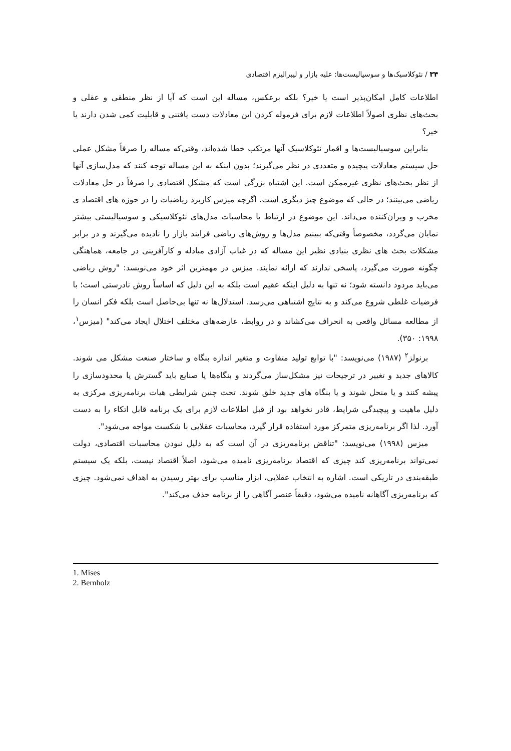۳۴ / نئوکلاسیک‌ها و سوسیالیست‌ها: علیه بازار و لیبرالیزم اقتصادی
اطلاعات کامل امکان‌پذیر است یا خیر؟ بلکه برعکس، مساله این است که آیا از نظر منطقی و عقلی و بحث‌های نظری اصولاً اطلاعات لازم برای فرموله کردن این معادلات دست یافتنی و قابلیت کمی شدن دارند یا خیر؟
بنابراین سوسیالیست‌ها و اقمار نئوکلاسیک آنها مرتکب خطا شده‌اند، وقتی‌که مساله را صرفاً مشکل عملی حل سیستم معادلات پیچیده و متعددی در نظر می‌گیرند؛ بدون اینکه به این مساله توجه کنند که مدل‌سازی آنها از نظر بحث‌های نظری غیرممکن است. این اشتباه بزرگی است که مشکل اقتصادی را صرفاً در حل معادلات ریاضی می‌بینند؛ در حالی که موضوع چیز دیگری است. اگرچه میزس کاربرد ریاضیات را در حوزه های اقتصاد ی مخرب و ویران‌کننده می‌داند. این موضوع در ارتباط با محاسبات مدل‌های نئوکلاسیکی و سوسیالیستی بیشتر نمایان می‌گردد، مخصوصاً وقتی‌که ببینیم مدل‌ها و روش‌های ریاضی فرایند بازار را نادیده می‌گیرند و در برابر مشکلات بحث های نظری بنیادی نظیر این مساله که در غیاب آزادی مبادله و کارآفرینی در جامعه، هماهنگی چگونه صورت می‌گیرد، پاسخی ندارند که ارائه نمایند. میزس در مهمترین اثر خود می‌نویسد: "روش ریاضی می‌باید مردود دانسته شود؛ نه تنها به دلیل اینکه عقیم است بلکه به این دلیل که اساساً روش نادرستی است؛ با فرضیات غلطی شروع می‌کند و به نتایج اشتباهی می‌رسد. استدلال‌ها نه تنها بی‌حاصل است بلکه فکر انسان را از مطالعه مسائل واقعی به انحراف می‌کشاند و در روابط، عارضه‌های مختلف اختلال ایجاد می‌کند" (میزس<sup>۱</sup>، ۱۹۹۸: ۳۵۰).
برنولز<sup>۲</sup> (۱۹۸۷) می‌نویسد: "با توابع تولید متفاوت و متغیر اندازه بنگاه و ساختار صنعت مشکل می شوند. کالاهای جدید و تغییر در ترجیحات نیز مشکل‌ساز می‌گردند و بنگاه‌ها یا صنایع باید گسترش یا محدودسازی را پیشه کنند و یا منحل شوند و یا بنگاه های جدید خلق شوند. تحت چنین شرایطی هیات برنامه‌ریزی مرکزی به دلیل ماهیت و پیچیدگی شرایط، قادر نخواهد بود از قبل اطلاعات لازم برای یک برنامه قابل اتکاء را به دست آورد. لذا اگر برنامه‌ریزی متمرکز مورد استفاده قرار گیرد، محاسبات عقلایی با شکست مواجه می‌شود".
میزس (۱۹۹۸) می‌نویسد: "تناقض برنامه‌ریزی در آن است که به دلیل نبودن محاسبات اقتصادی، دولت نمی‌تواند برنامه‌ریزی کند چیزی که اقتصاد برنامه‌ریزی نامیده می‌شود، اصلاً اقتصاد نیست، بلکه یک سیستم طبقه‌بندی در تاریکی است. اشاره به انتخاب عقلایی، ابزار مناسب برای بهتر رسیدن به اهداف نمی‌شود. چیزی که برنامه‌ریزی آگاهانه نامیده می‌شود، دقیقاً عنصر آگاهی را از برنامه حذف می‌کند".
1. Mises
2. Bernholz